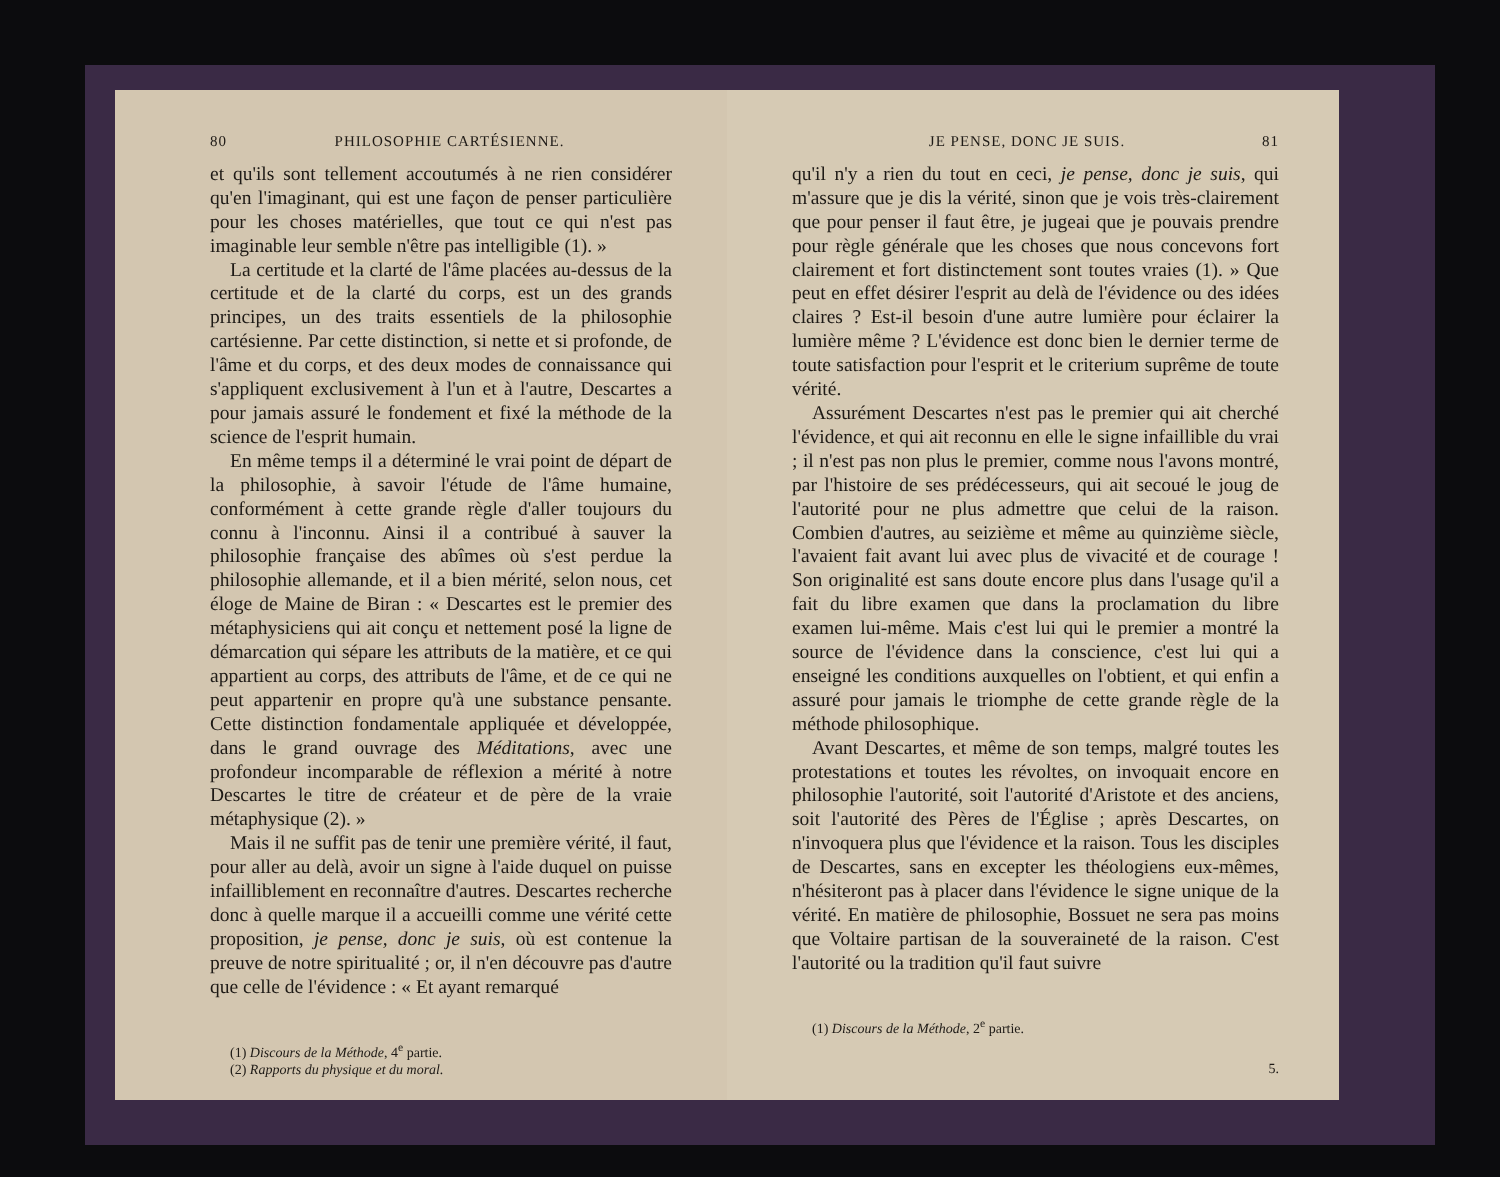80 PHILOSOPHIE CARTÉSIENNE.
et qu'ils sont tellement accoutumés à ne rien considérer qu'en l'imaginant, qui est une façon de penser particulière pour les choses matérielles, que tout ce qui n'est pas imaginable leur semble n'être pas intelligible (1). »
La certitude et la clarté de l'âme placées au-dessus de la certitude et de la clarté du corps, est un des grands principes, un des traits essentiels de la philosophie cartésienne. Par cette distinction, si nette et si profonde, de l'âme et du corps, et des deux modes de connaissance qui s'appliquent exclusivement à l'un et à l'autre, Descartes a pour jamais assuré le fondement et fixé la méthode de la science de l'esprit humain.
En même temps il a déterminé le vrai point de départ de la philosophie, à savoir l'étude de l'âme humaine, conformément à cette grande règle d'aller toujours du connu à l'inconnu. Ainsi il a contribué à sauver la philosophie française des abîmes où s'est perdue la philosophie allemande, et il a bien mérité, selon nous, cet éloge de Maine de Biran : « Descartes est le premier des métaphysiciens qui ait conçu et nettement posé la ligne de démarcation qui sépare les attributs de la matière, et ce qui appartient au corps, des attributs de l'âme, et de ce qui ne peut appartenir en propre qu'à une substance pensante. Cette distinction fondamentale appliquée et développée, dans le grand ouvrage des Méditations, avec une profondeur incomparable de réflexion a mérité à notre Descartes le titre de créateur et de père de la vraie métaphysique (2). »
Mais il ne suffit pas de tenir une première vérité, il faut, pour aller au delà, avoir un signe à l'aide duquel on puisse infailliblement en reconnaître d'autres. Descartes recherche donc à quelle marque il a accueilli comme une vérité cette proposition, je pense, donc je suis, où est contenue la preuve de notre spiritualité ; or, il n'en découvre pas d'autre que celle de l'évidence : « Et ayant remarqué
(1) Discours de la Méthode, 4<sup>e</sup> partie.
(2) Rapports du physique et du moral.
JE PENSE, DONC JE SUIS. 81
qu'il n'y a rien du tout en ceci, je pense, donc je suis, qui m'assure que je dis la vérité, sinon que je vois très-clairement que pour penser il faut être, je jugeai que je pouvais prendre pour règle générale que les choses que nous concevons fort clairement et fort distinctement sont toutes vraies (1). » Que peut en effet désirer l'esprit au delà de l'évidence ou des idées claires ? Est-il besoin d'une autre lumière pour éclairer la lumière même ? L'évidence est donc bien le dernier terme de toute satisfaction pour l'esprit et le criterium suprême de toute vérité.
Assurément Descartes n'est pas le premier qui ait cherché l'évidence, et qui ait reconnu en elle le signe infaillible du vrai ; il n'est pas non plus le premier, comme nous l'avons montré, par l'histoire de ses prédécesseurs, qui ait secoué le joug de l'autorité pour ne plus admettre que celui de la raison. Combien d'autres, au seizième et même au quinzième siècle, l'avaient fait avant lui avec plus de vivacité et de courage ! Son originalité est sans doute encore plus dans l'usage qu'il a fait du libre examen que dans la proclamation du libre examen lui-même. Mais c'est lui qui le premier a montré la source de l'évidence dans la conscience, c'est lui qui a enseigné les conditions auxquelles on l'obtient, et qui enfin a assuré pour jamais le triomphe de cette grande règle de la méthode philosophique.
Avant Descartes, et même de son temps, malgré toutes les protestations et toutes les révoltes, on invoquait encore en philosophie l'autorité, soit l'autorité d'Aristote et des anciens, soit l'autorité des Pères de l'Église ; après Descartes, on n'invoquera plus que l'évidence et la raison. Tous les disciples de Descartes, sans en excepter les théologiens eux-mêmes, n'hésiteront pas à placer dans l'évidence le signe unique de la vérité. En matière de philosophie, Bossuet ne sera pas moins que Voltaire partisan de la souveraineté de la raison. C'est l'autorité ou la tradition qu'il faut suivre
(1) Discours de la Méthode, 2<sup>e</sup> partie.
5.